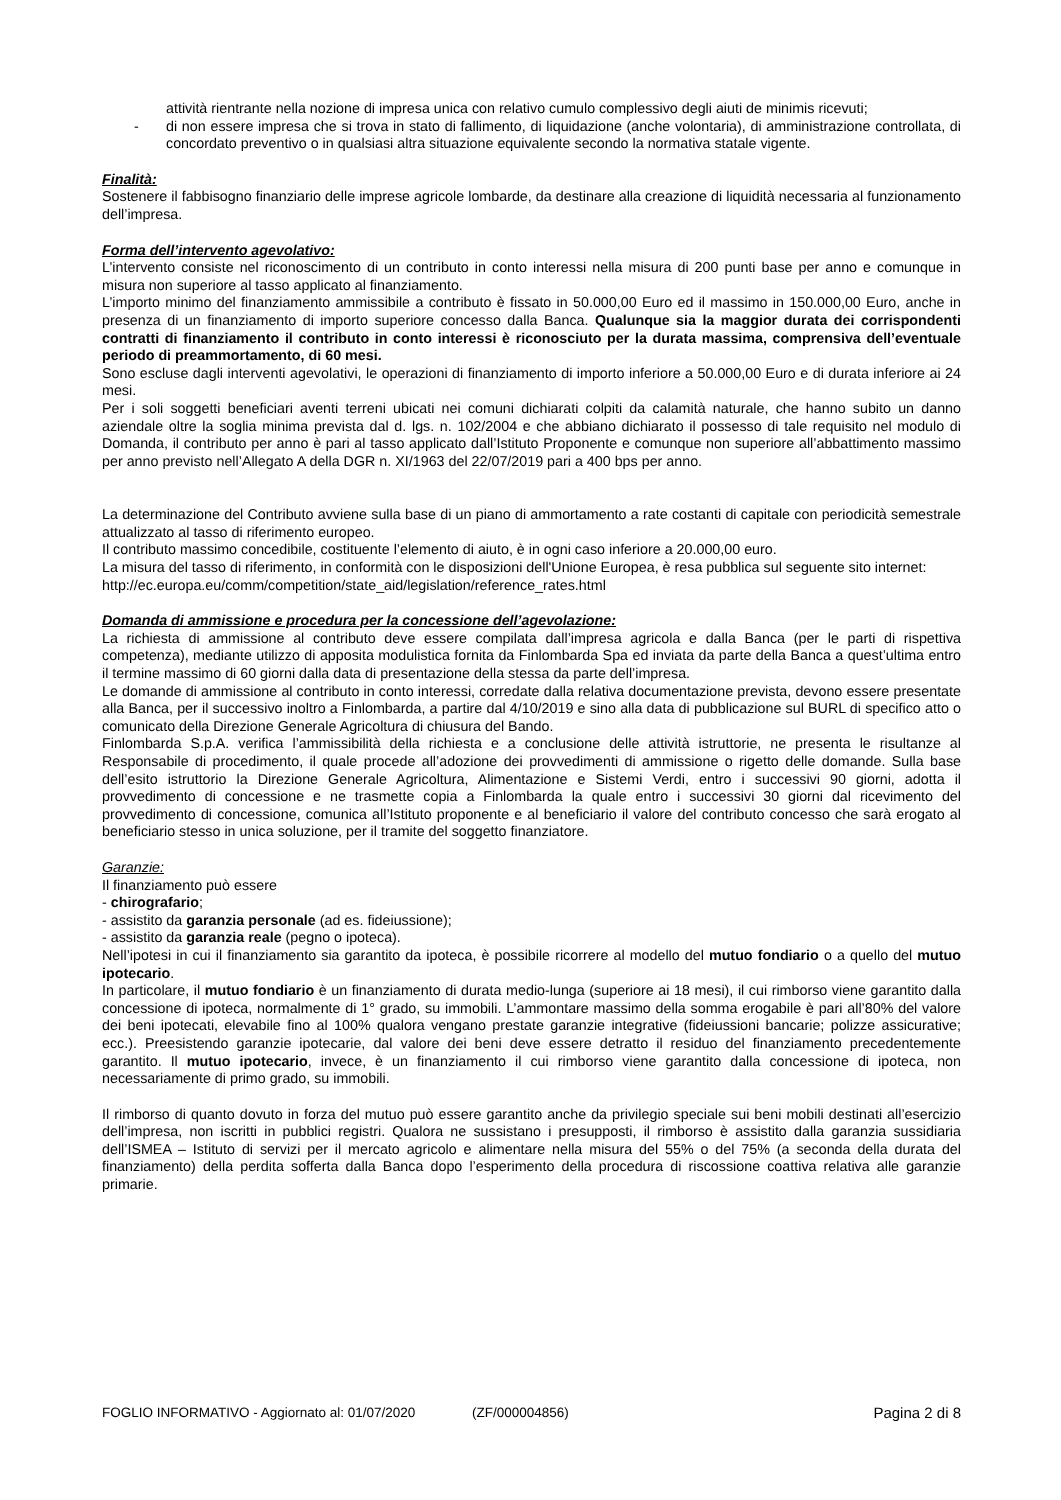attività rientrante nella nozione di impresa unica con relativo cumulo complessivo degli aiuti de minimis ricevuti;
- di non essere impresa che si trova in stato di fallimento, di liquidazione (anche volontaria), di amministrazione controllata, di concordato preventivo o in qualsiasi altra situazione equivalente secondo la normativa statale vigente.
Finalità:
Sostenere il fabbisogno finanziario delle imprese agricole lombarde, da destinare alla creazione di liquidità necessaria al funzionamento dell’impresa.
Forma dell’intervento agevolativo:
L’intervento consiste nel riconoscimento di un contributo in conto interessi nella misura di 200 punti base per anno e comunque in misura non superiore al tasso applicato al finanziamento.
L’importo minimo del finanziamento ammissibile a contributo è fissato in 50.000,00 Euro ed il massimo in 150.000,00 Euro, anche in presenza di un finanziamento di importo superiore concesso dalla Banca. Qualunque sia la maggior durata dei corrispondenti contratti di finanziamento il contributo in conto interessi è riconosciuto per la durata massima, comprensiva dell’eventuale periodo di preammortamento, di 60 mesi.
Sono escluse dagli interventi agevolativi, le operazioni di finanziamento di importo inferiore a 50.000,00 Euro e di durata inferiore ai 24 mesi.
Per i soli soggetti beneficiari aventi terreni ubicati nei comuni dichiarati colpiti da calamità naturale, che hanno subito un danno aziendale oltre la soglia minima prevista dal d. lgs. n. 102/2004 e che abbiano dichiarato il possesso di tale requisito nel modulo di Domanda, il contributo per anno è pari al tasso applicato dall’Istituto Proponente e comunque non superiore all’abbattimento massimo per anno previsto nell’Allegato A della DGR n. XI/1963 del 22/07/2019 pari a 400 bps per anno.
La determinazione del Contributo avviene sulla base di un piano di ammortamento a rate costanti di capitale con periodicità semestrale attualizzato al tasso di riferimento europeo.
Il contributo massimo concedibile, costituente l’elemento di aiuto, è in ogni caso inferiore a 20.000,00 euro.
La misura del tasso di riferimento, in conformità con le disposizioni dell'Unione Europea, è resa pubblica sul seguente sito internet:
http://ec.europa.eu/comm/competition/state_aid/legislation/reference_rates.html
Domanda di ammissione e procedura per la concessione dell’agevolazione:
La richiesta di ammissione al contributo deve essere compilata dall’impresa agricola e dalla Banca (per le parti di rispettiva competenza), mediante utilizzo di apposita modulistica fornita da Finlombarda Spa ed inviata da parte della Banca a quest’ultima entro il termine massimo di 60 giorni dalla data di presentazione della stessa da parte dell’impresa.
Le domande di ammissione al contributo in conto interessi, corredate dalla relativa documentazione prevista, devono essere presentate alla Banca, per il successivo inoltro a Finlombarda, a partire dal 4/10/2019 e sino alla data di pubblicazione sul BURL di specifico atto o comunicato della Direzione Generale Agricoltura di chiusura del Bando.
Finlombarda S.p.A. verifica l’ammissibilità della richiesta e a conclusione delle attività istruttorie, ne presenta le risultanze al Responsabile di procedimento, il quale procede all’adozione dei provvedimenti di ammissione o rigetto delle domande. Sulla base dell’esito istruttorio la Direzione Generale Agricoltura, Alimentazione e Sistemi Verdi, entro i successivi 90 giorni, adotta il provvedimento di concessione e ne trasmette copia a Finlombarda la quale entro i successivi 30 giorni dal ricevimento del provvedimento di concessione, comunica all’Istituto proponente e al beneficiario il valore del contributo concesso che sarà erogato al beneficiario stesso in unica soluzione, per il tramite del soggetto finanziatore.
Garanzie:
Il finanziamento può essere
- chirografario;
- assistito da garanzia personale (ad es. fideiussione);
- assistito da garanzia reale (pegno o ipoteca).
Nell’ipotesi in cui il finanziamento sia garantito da ipoteca, è possibile ricorrere al modello del mutuo fondiario o a quello del mutuo ipotecario.
In particolare, il mutuo fondiario è un finanziamento di durata medio-lunga (superiore ai 18 mesi), il cui rimborso viene garantito dalla concessione di ipoteca, normalmente di 1° grado, su immobili. L’ammontare massimo della somma erogabile è pari all’80% del valore dei beni ipotecati, elevabile fino al 100% qualora vengano prestate garanzie integrative (fideiussioni bancarie; polizze assicurative; ecc.). Preesistendo garanzie ipotecarie, dal valore dei beni deve essere detratto il residuo del finanziamento precedentemente garantito. Il mutuo ipotecario, invece, è un finanziamento il cui rimborso viene garantito dalla concessione di ipoteca, non necessariamente di primo grado, su immobili.
Il rimborso di quanto dovuto in forza del mutuo può essere garantito anche da privilegio speciale sui beni mobili destinati all’esercizio dell’impresa, non iscritti in pubblici registri. Qualora ne sussistano i presupposti, il rimborso è assistito dalla garanzia sussidiaria dell’ISMEA – Istituto di servizi per il mercato agricolo e alimentare nella misura del 55% o del 75% (a seconda della durata del finanziamento) della perdita sofferta dalla Banca dopo l’esperimento della procedura di riscossione coattiva relativa alle garanzie primarie.
FOGLIO INFORMATIVO - Aggiornato al: 01/07/2020 (ZF/000004856) Pagina 2 di 8